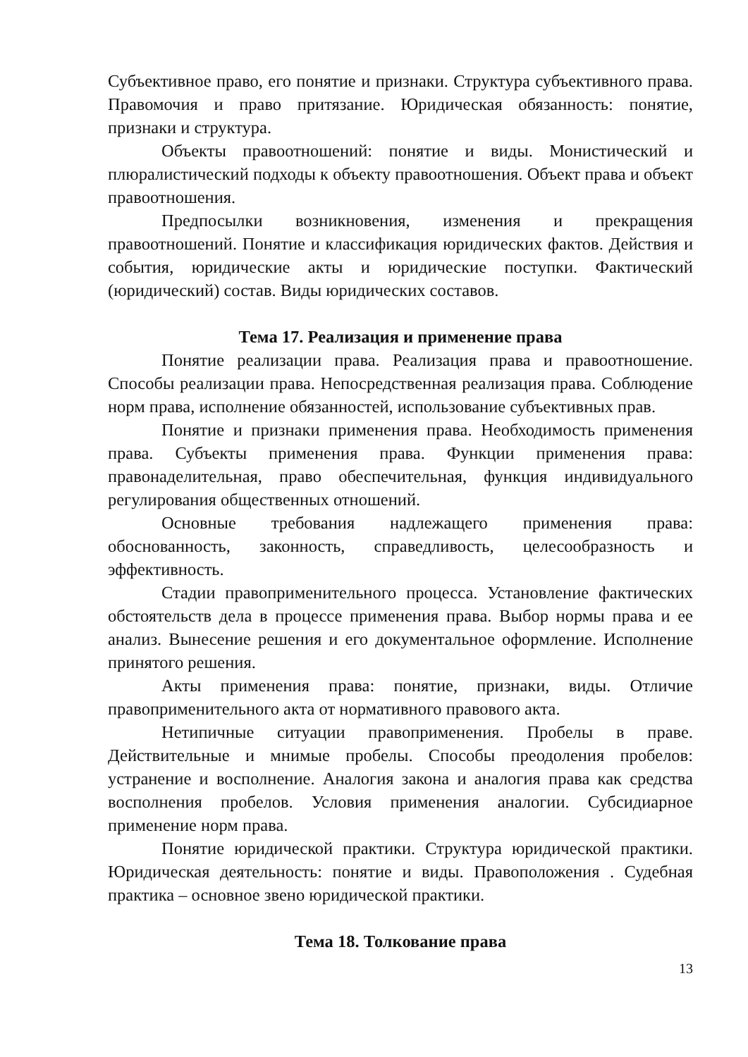Субъективное право, его понятие и признаки. Структура субъективного права. Правомочия и право притязание. Юридическая обязанность: понятие, признаки и структура.
Объекты правоотношений: понятие и виды. Монистический и плюралистический подходы к объекту правоотношения. Объект права и объект правоотношения.
Предпосылки возникновения, изменения и прекращения правоотношений. Понятие и классификация юридических фактов. Действия и события, юридические акты и юридические поступки. Фактический (юридический) состав. Виды юридических составов.
Тема 17. Реализация и применение права
Понятие реализации права. Реализация права и правоотношение. Способы реализации права. Непосредственная реализация права. Соблюдение норм права, исполнение обязанностей, использование субъективных прав.
Понятие и признаки применения права. Необходимость применения права. Субъекты применения права. Функции применения права: правонаделительная, право обеспечительная, функция индивидуального регулирования общественных отношений.
Основные требования надлежащего применения права: обоснованность, законность, справедливость, целесообразность и эффективность.
Стадии правоприменительного процесса. Установление фактических обстоятельств дела в процессе применения права. Выбор нормы права и ее анализ. Вынесение решения и его документальное оформление. Исполнение принятого решения.
Акты применения права: понятие, признаки, виды. Отличие правоприменительного акта от нормативного правового акта.
Нетипичные ситуации правоприменения. Пробелы в праве. Действительные и мнимые пробелы. Способы преодоления пробелов: устранение и восполнение. Аналогия закона и аналогия права как средства восполнения пробелов. Условия применения аналогии. Субсидиарное применение норм права.
Понятие юридической практики. Структура юридической практики. Юридическая деятельность: понятие и виды. Правоположения . Судебная практика – основное звено юридической практики.
Тема 18. Толкование права
13